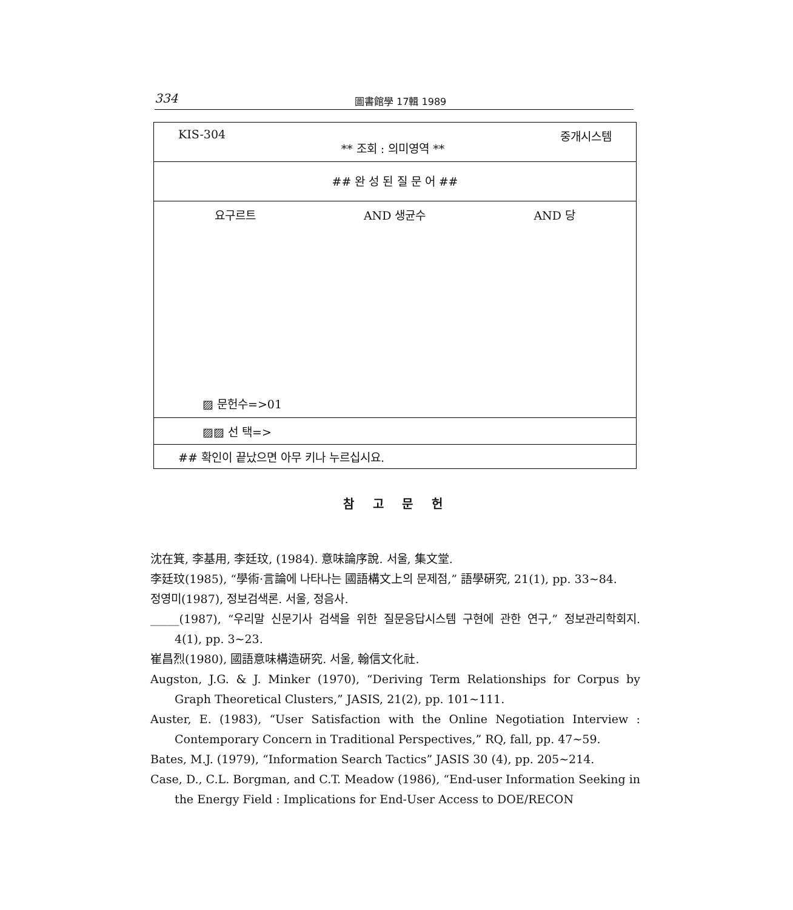334 圖書館學 17輯 1989
KIS-304 ** 조회 : 의미영역 ** 중개시스템
## 완 성 된 질 문 어 ##
요구르트 AND 생균수 AND 당
▨ 문헌수=>01
▨▨ 선 택=>
## 확인이 끝났으면 아무 키나 누르십시요.
참 고 문 헌
沈在箕, 李基用, 李廷玟, (1984). 意味論序說. 서울, 集文堂.
李廷玟(1985), “學術·言論에 나타나는 國語構文上의 문제점,” 語學硏究, 21(1), pp. 33~84.
정영미(1987), 정보검색론. 서울, 정음사.
_____(1987), “우리말 신문기사 검색을 위한 질문응답시스템 구현에 관한 연구,” 정보관리학회지. 4(1), pp. 3~23.
崔昌烈(1980), 國語意味構造硏究. 서울, 翰信文化社.
Augston, J.G. & J. Minker (1970), “Deriving Term Relationships for Corpus by Graph Theoretical Clusters,” JASIS, 21(2), pp. 101~111.
Auster, E. (1983), “User Satisfaction with the Online Negotiation Interview : Contemporary Concern in Traditional Perspectives,” RQ, fall, pp. 47~59.
Bates, M.J. (1979), “Information Search Tactics” JASIS 30 (4), pp. 205~214.
Case, D., C.L. Borgman, and C.T. Meadow (1986), “End-user Information Seeking in the Energy Field : Implications for End-User Access to DOE/RECON